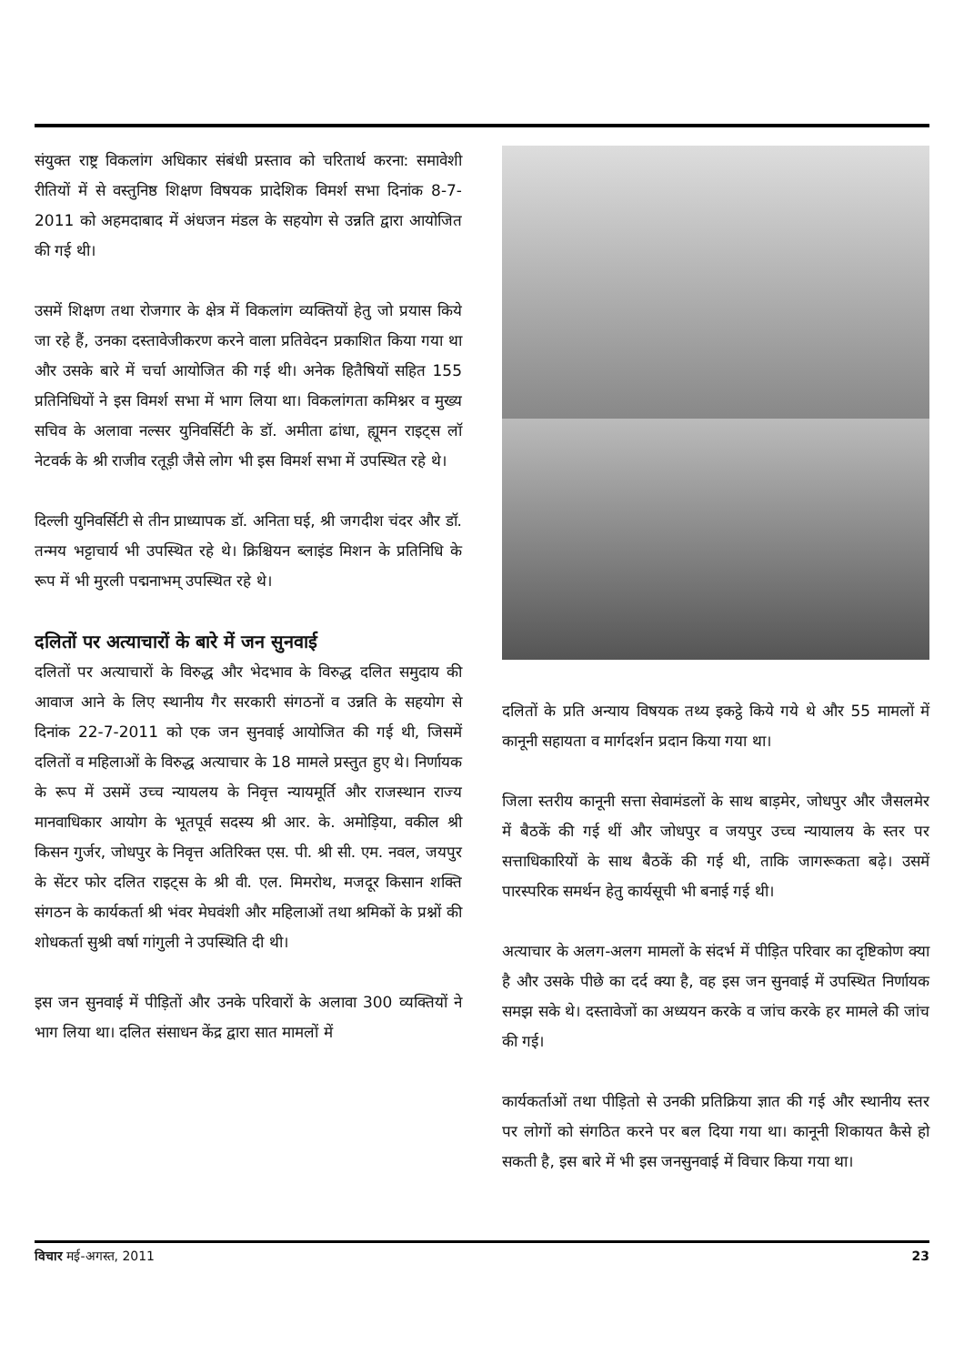संयुक्त राष्ट्र विकलांग अधिकार संबंधी प्रस्ताव को चरितार्थ करना: समावेशी रीतियों में से वस्तुनिष्ठ शिक्षण विषयक प्रादेशिक विमर्श सभा दिनांक 8-7-2011 को अहमदाबाद में अंधजन मंडल के सहयोग से उन्नति द्वारा आयोजित की गई थी।
उसमें शिक्षण तथा रोजगार के क्षेत्र में विकलांग व्यक्तियों हेतु जो प्रयास किये जा रहे हैं, उनका दस्तावेजीकरण करने वाला प्रतिवेदन प्रकाशित किया गया था और उसके बारे में चर्चा आयोजित की गई थी। अनेक हितैषियों सहित 155 प्रतिनिधियों ने इस विमर्श सभा में भाग लिया था। विकलांगता कमिश्नर व मुख्य सचिव के अलावा नल्सर युनिवर्सिटी के डॉ. अमीता ढांधा, ह्यूमन राइट्स लॉ नेटवर्क के श्री राजीव रतूड़ी जैसे लोग भी इस विमर्श सभा में उपस्थित रहे थे।
दिल्ली युनिवर्सिटी से तीन प्राध्यापक डॉ. अनिता घई, श्री जगदीश चंदर और डॉ. तन्मय भट्टाचार्य भी उपस्थित रहे थे। क्रिश्चियन ब्लाइंड मिशन के प्रतिनिधि के रूप में भी मुरली पद्मनाभम् उपस्थित रहे थे।
दलितों पर अत्याचारों के बारे में जन सुनवाई
दलितों पर अत्याचारों के विरुद्ध और भेदभाव के विरुद्ध दलित समुदाय की आवाज आने के लिए स्थानीय गैर सरकारी संगठनों व उन्नति के सहयोग से दिनांक 22-7-2011 को एक जन सुनवाई आयोजित की गई थी, जिसमें दलितों व महिलाओं के विरुद्ध अत्याचार के 18 मामले प्रस्तुत हुए थे। निर्णायक के रूप में उसमें उच्च न्यायलय के निवृत्त न्यायमूर्ति और राजस्थान राज्य मानवाधिकार आयोग के भूतपूर्व सदस्य श्री आर. के. अमोड़िया, वकील श्री किसन गुर्जर, जोधपुर के निवृत्त अतिरिक्त एस. पी. श्री सी. एम. नवल, जयपुर के सेंटर फोर दलित राइट्स के श्री वी. एल. मिमरोथ, मजदूर किसान शक्ति संगठन के कार्यकर्ता श्री भंवर मेघवंशी और महिलाओं तथा श्रमिकों के प्रश्नों की शोधकर्ता सुश्री वर्षा गांगुली ने उपस्थिति दी थी।
इस जन सुनवाई में पीड़ितों और उनके परिवारों के अलावा 300 व्यक्तियों ने भाग लिया था। दलित संसाधन केंद्र द्वारा सात मामलों में
दलितों के प्रति अन्याय विषयक तथ्य इकट्ठे किये गये थे और 55 मामलों में कानूनी सहायता व मार्गदर्शन प्रदान किया गया था।
जिला स्तरीय कानूनी सत्ता सेवामंडलों के साथ बाड़मेर, जोधपुर और जैसलमेर में बैठकें की गई थीं और जोधपुर व जयपुर उच्च न्यायालय के स्तर पर सत्ताधिकारियों के साथ बैठकें की गई थी, ताकि जागरूकता बढ़े। उसमें पारस्परिक समर्थन हेतु कार्यसूची भी बनाई गई थी।
अत्याचार के अलग-अलग मामलों के संदर्भ में पीड़ित परिवार का दृष्टिकोण क्या है और उसके पीछे का दर्द क्या है, वह इस जन सुनवाई में उपस्थित निर्णायक समझ सके थे। दस्तावेजों का अध्ययन करके व जांच करके हर मामले की जांच की गई।
कार्यकर्ताओं तथा पीड़ितो से उनकी प्रतिक्रिया ज्ञात की गई और स्थानीय स्तर पर लोगों को संगठित करने पर बल दिया गया था। कानूनी शिकायत कैसे हो सकती है, इस बारे में भी इस जनसुनवाई में विचार किया गया था।
विचार मई-अगस्त, 2011 23